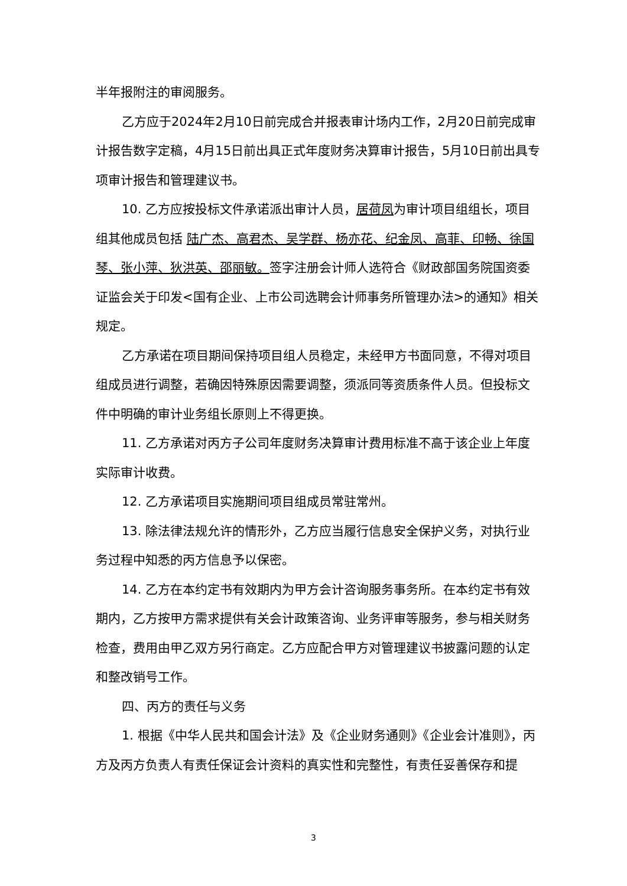半年报附注的审阅服务。
乙方应于2024年2月10日前完成合并报表审计场内工作，2月20日前完成审计报告数字定稿，4月15日前出具正式年度财务决算审计报告，5月10日前出具专项审计报告和管理建议书。
10. 乙方应按投标文件承诺派出审计人员，居荷凤为审计项目组组长，项目组其他成员包括 陆广杰、高君杰、吴学群、杨亦花、纪金凤、高菲、印畅、徐国琴、张小萍、狄洪英、邵丽敏。签字注册会计师人选符合《财政部国务院国资委证监会关于印发<国有企业、上市公司选聘会计师事务所管理办法>的通知》相关规定。
乙方承诺在项目期间保持项目组人员稳定，未经甲方书面同意，不得对项目组成员进行调整，若确因特殊原因需要调整，须派同等资质条件人员。但投标文件中明确的审计业务组长原则上不得更换。
11. 乙方承诺对丙方子公司年度财务决算审计费用标准不高于该企业上年度实际审计收费。
12. 乙方承诺项目实施期间项目组成员常驻常州。
13. 除法律法规允许的情形外，乙方应当履行信息安全保护义务，对执行业务过程中知悉的丙方信息予以保密。
14. 乙方在本约定书有效期内为甲方会计咨询服务事务所。在本约定书有效期内，乙方按甲方需求提供有关会计政策咨询、业务评审等服务，参与相关财务检查，费用由甲乙双方另行商定。乙方应配合甲方对管理建议书披露问题的认定和整改销号工作。
四、丙方的责任与义务
1. 根据《中华人民共和国会计法》及《企业财务通则》《企业会计准则》，丙方及丙方负责人有责任保证会计资料的真实性和完整性，有责任妥善保存和提
3